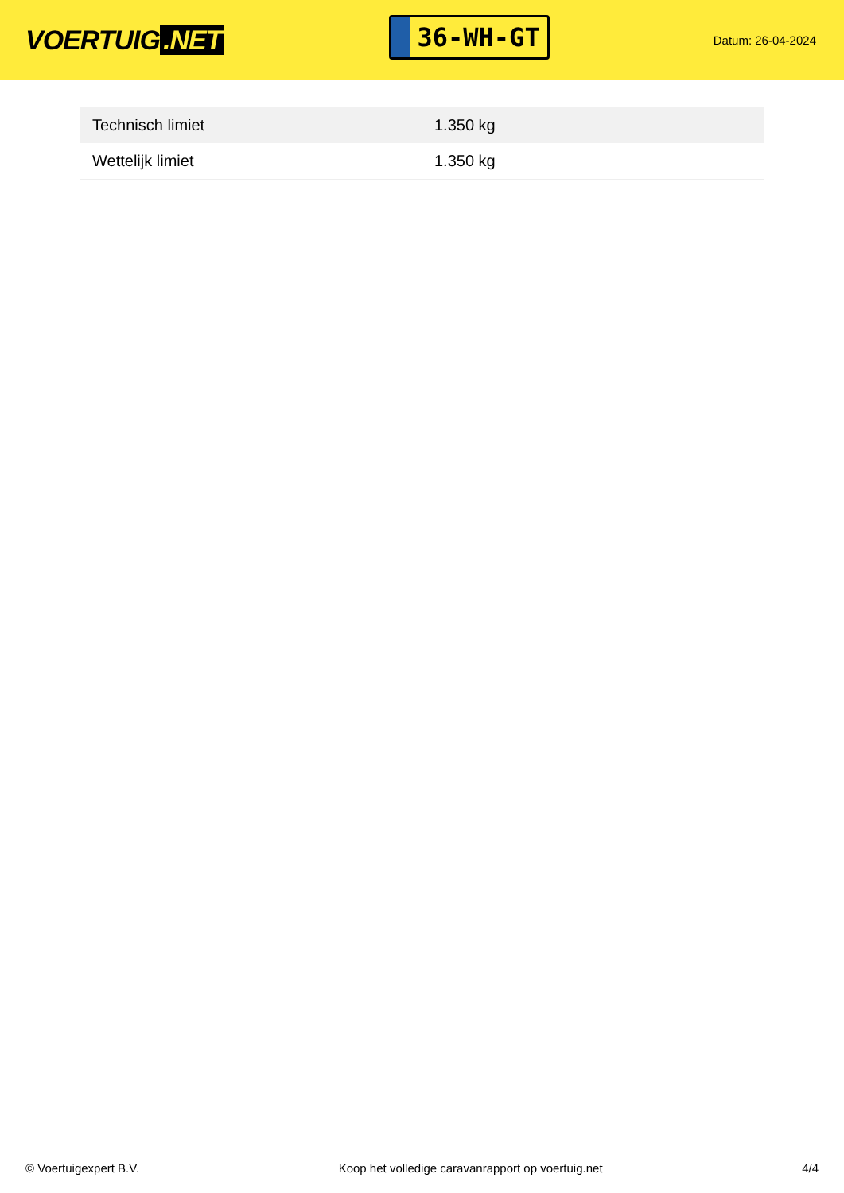VOERTUIG.NET
36-WH-GT
Datum: 26-04-2024
| Technisch limiet | 1.350 kg |
| Wettelijk limiet | 1.350 kg |
© Voertuigexpert B.V. Koop het volledige caravanrapport op voertuig.net 4/4